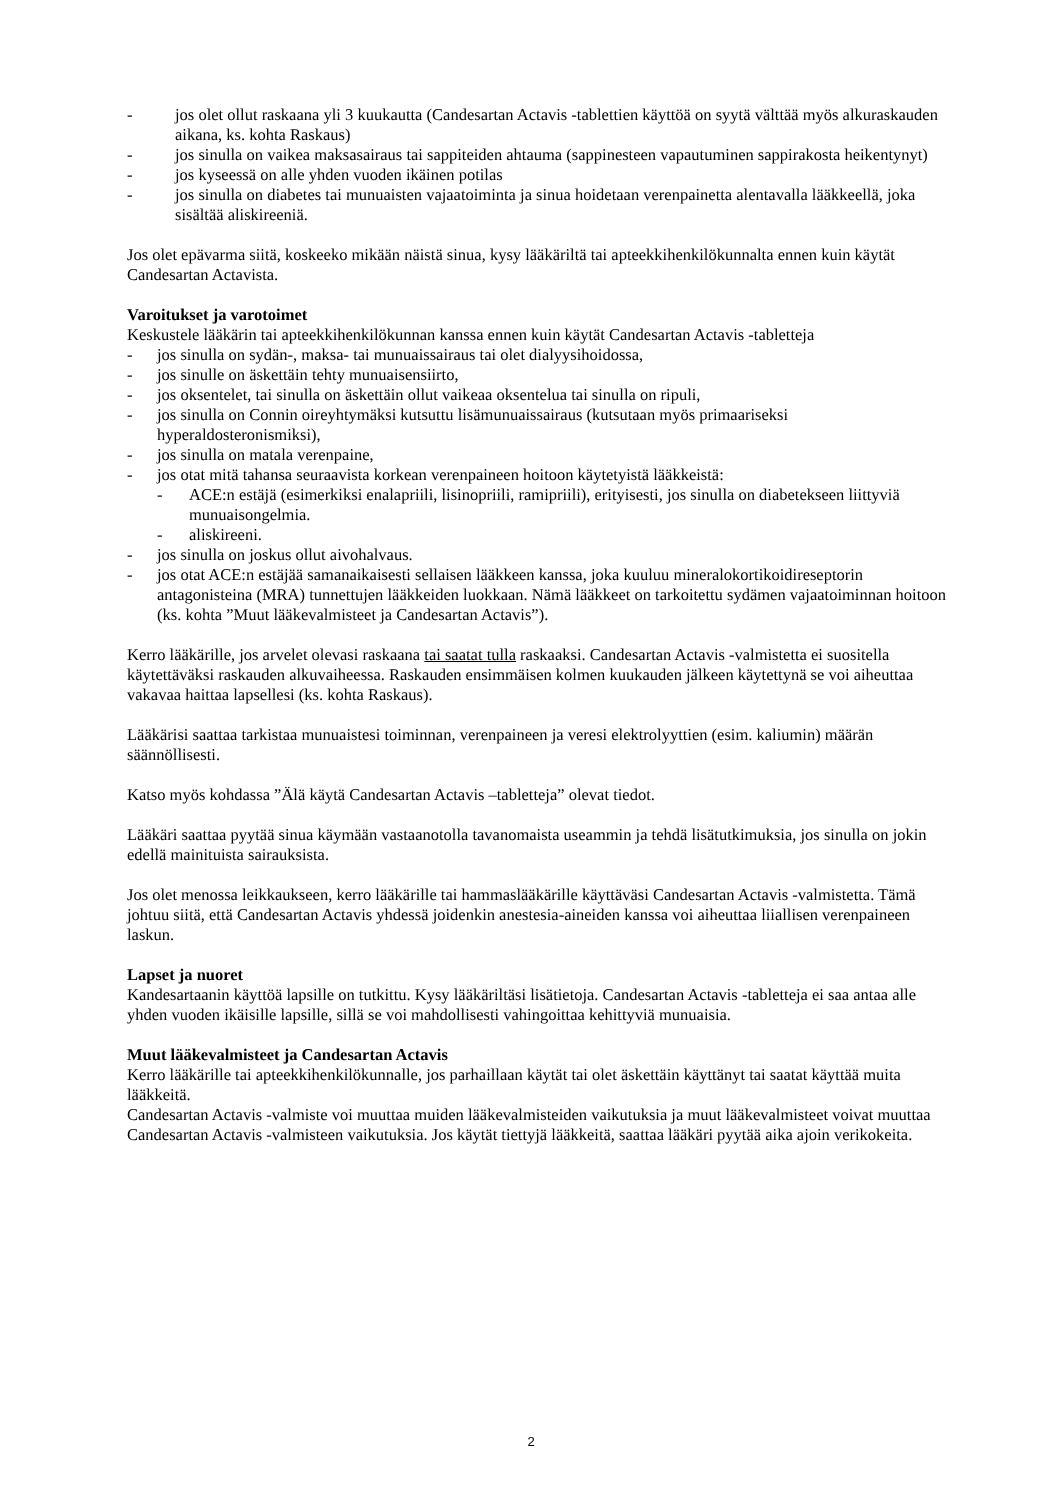- jos olet ollut raskaana yli 3 kuukautta (Candesartan Actavis -tablettien käyttöä on syytä välttää myös alkuraskauden aikana, ks. kohta Raskaus)
- jos sinulla on vaikea maksasairaus tai sappiteiden ahtauma (sappinesteen vapautuminen sappirakosta heikentynyt)
- jos kyseessä on alle yhden vuoden ikäinen potilas
- jos sinulla on diabetes tai munuaisten vajaatoiminta ja sinua hoidetaan verenpainetta alentavalla lääkkeellä, joka sisältää aliskireeniä.
Jos olet epävarma siitä, koskeeko mikään näistä sinua, kysy lääkäriltä tai apteekkihenkilökunnalta ennen kuin käytät Candesartan Actavista.
Varoitukset ja varotoimet
Keskustele lääkärin tai apteekkihenkilökunnan kanssa ennen kuin käytät Candesartan Actavis -tabletteja
- jos sinulla on sydän-, maksa- tai munuaissairaus tai olet dialyysihoidossa,
- jos sinulle on äskettäin tehty munuaisensiirto,
- jos oksentelet, tai sinulla on äskettäin ollut vaikeaa oksentelua tai sinulla on ripuli,
- jos sinulla on Connin oireyhtymäksi kutsuttu lisämunuaissairaus (kutsutaan myös primaariseksi hyperaldosteronismiksi),
- jos sinulla on matala verenpaine,
- jos otat mitä tahansa seuraavista korkean verenpaineen hoitoon käytetyistä lääkkeistä:
- ACE:n estäjä (esimerkiksi enalapriili, lisinopriili, ramipriili), erityisesti, jos sinulla on diabetekseen liittyviä munuaisongelmia.
- aliskireeni.
- jos sinulla on joskus ollut aivohalvaus.
- jos otat ACE:n estäjää samanaikaisesti sellaisen lääkkeen kanssa, joka kuuluu mineralokortikoidireseptorin antagonisteina (MRA) tunnettujen lääkkeiden luokkaan. Nämä lääkkeet on tarkoitettu sydämen vajaatoiminnan hoitoon (ks. kohta ”Muut lääkevalmisteet ja Candesartan Actavis”).
Kerro lääkärille, jos arvelet olevasi raskaana tai saatat tulla raskaaksi. Candesartan Actavis -valmistetta ei suositella käytettäväksi raskauden alkuvaiheessa. Raskauden ensimmäisen kolmen kuukauden jälkeen käytettynä se voi aiheuttaa vakavaa haittaa lapsellesi (ks. kohta Raskaus).
Lääkärisi saattaa tarkistaa munuaistesi toiminnan, verenpaineen ja veresi elektrolyyttien (esim. kaliumin) määrän säännöllisesti.
Katso myös kohdassa ”Älä käytä Candesartan Actavis –tabletteja” olevat tiedot.
Lääkäri saattaa pyytää sinua käymään vastaanotolla tavanomaista useammin ja tehdä lisätutkimuksia, jos sinulla on jokin edellä mainituista sairauksista.
Jos olet menossa leikkaukseen, kerro lääkärille tai hammaslääkärille käyttäväsi Candesartan Actavis -valmistetta. Tämä johtuu siitä, että Candesartan Actavis yhdessä joidenkin anestesia-aineiden kanssa voi aiheuttaa liiallisen verenpaineen laskun.
Lapset ja nuoret
Kandesartaanin käyttöä lapsille on tutkittu. Kysy lääkäriltäsi lisätietoja. Candesartan Actavis -tabletteja ei saa antaa alle yhden vuoden ikäisille lapsille, sillä se voi mahdollisesti vahingoittaa kehittyviä munuaisia.
Muut lääkevalmisteet ja Candesartan Actavis
Kerro lääkärille tai apteekkihenkilökunnalle, jos parhaillaan käytät tai olet äskettäin käyttänyt tai saatat käyttää muita lääkkeitä.
Candesartan Actavis -valmiste voi muuttaa muiden lääkevalmisteiden vaikutuksia ja muut lääkevalmisteet voivat muuttaa Candesartan Actavis -valmisteen vaikutuksia. Jos käytät tiettyjä lääkkeitä, saattaa lääkäri pyytää aika ajoin verikokeita.
2